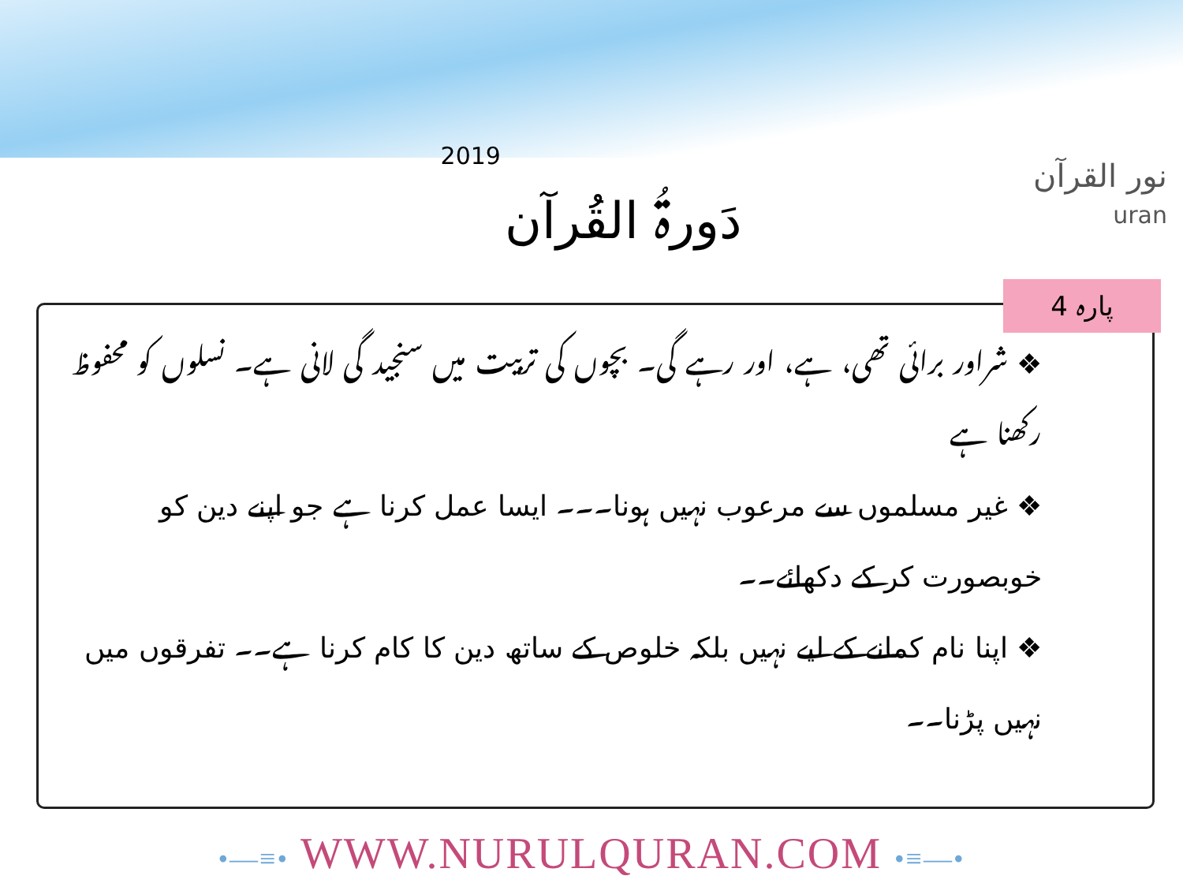2019 دَورۃُ القُرآن
نور القرآن
uran
❖ شراور برائی تھی، ہے، اور رہے گی۔ بچوں کی تربیت میں سنجید گی لانی ہے۔ نسلوں کو محفوظ رکھنا ہے
❖ غیر مسلموں سے مرعوب نہیں ہونا۔۔۔ ایسا عمل کرنا ہے جو اپنے دین کو خوبصورت کر کے دکھائے۔۔
❖ اپنا نام کمانے کے لیے نہیں بلکہ خلوص کے ساتھ دین کا کام کرنا ہے۔۔ تفرقوں میں نہیں پڑنا۔۔
پارہ 4
•—≡• WWW.NURULQURAN.COM •≡—•